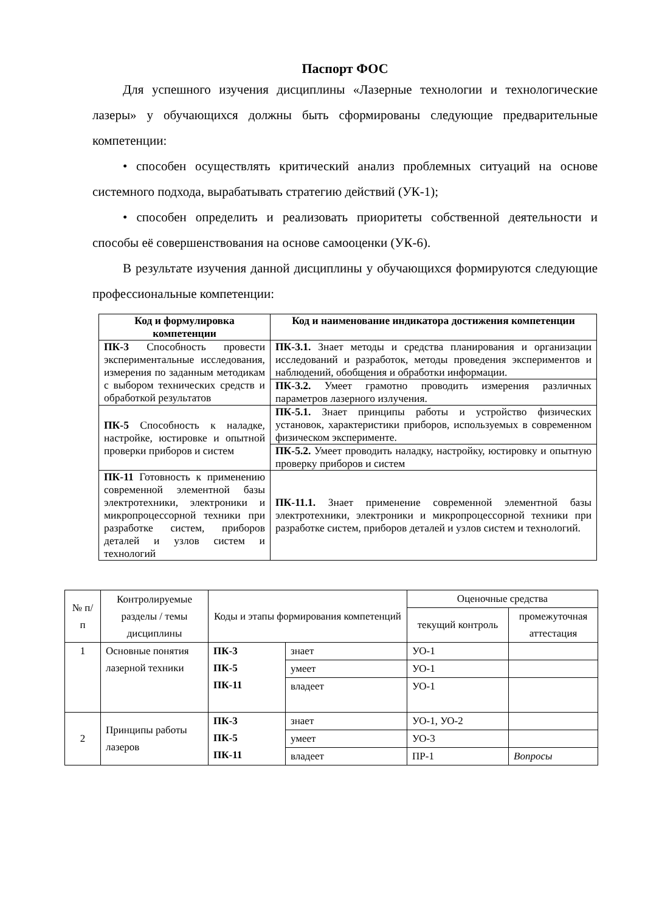Паспорт ФОС
Для успешного изучения дисциплины «Лазерные технологии и технологические лазеры» у обучающихся должны быть сформированы следующие предварительные компетенции:
• способен осуществлять критический анализ проблемных ситуаций на основе системного подхода, вырабатывать стратегию действий (УК-1);
• способен определить и реализовать приоритеты собственной деятельности и способы её совершенствования на основе самооценки (УК-6).
В результате изучения данной дисциплины у обучающихся формируются следующие профессиональные компетенции:
| Код и формулировка компетенции | Код и наименование индикатора достижения компетенции |
| --- | --- |
| ПК-3 Способность провести экспериментальные исследования, измерения по заданным методикам с выбором технических средств и обработкой результатов | ПК-3.1. Знает методы и средства планирования и организации исследований и разработок, методы проведения экспериментов и наблюдений, обобщения и обработки информации. |
| | ПК-3.2. Умеет грамотно проводить измерения различных параметров лазерного излучения. |
| ПК-5 Способность к наладке, настройке, юстировке и опытной проверки приборов и систем | ПК-5.1. Знает принципы работы и устройство физических установок, характеристики приборов, используемых в современном физическом эксперименте. |
| | ПК-5.2. Умеет проводить наладку, настройку, юстировку и опытную проверку приборов и систем |
| ПК-11 Готовность к применению современной элементной базы электротехники, электроники и микропроцессорной техники при разработке систем, приборов деталей и узлов систем и технологий | ПК-11.1. Знает применение современной элементной базы электротехники, электроники и микропроцессорной техники при разработке систем, приборов деталей и узлов систем и технологий. |
| № п/п | Контролируемые разделы / темы дисциплины | Коды и этапы формирования компетенций | | Оценочные средства | |
| --- | --- | --- | --- | --- | --- |
| | | | | текущий контроль | промежуточная аттестация |
| 1 | Основные понятия лазерной техники | ПК-3 ПК-5 ПК-11 | знает | УО-1 | |
| | | | умеет | УО-1 | |
| | | | владеет | УО-1 | |
| 2 | Принципы работы лазеров | ПК-3 ПК-5 ПК-11 | знает | УО-1, УО-2 | |
| | | | умеет | УО-3 | |
| | | | владеет | ПР-1 | Вопросы |